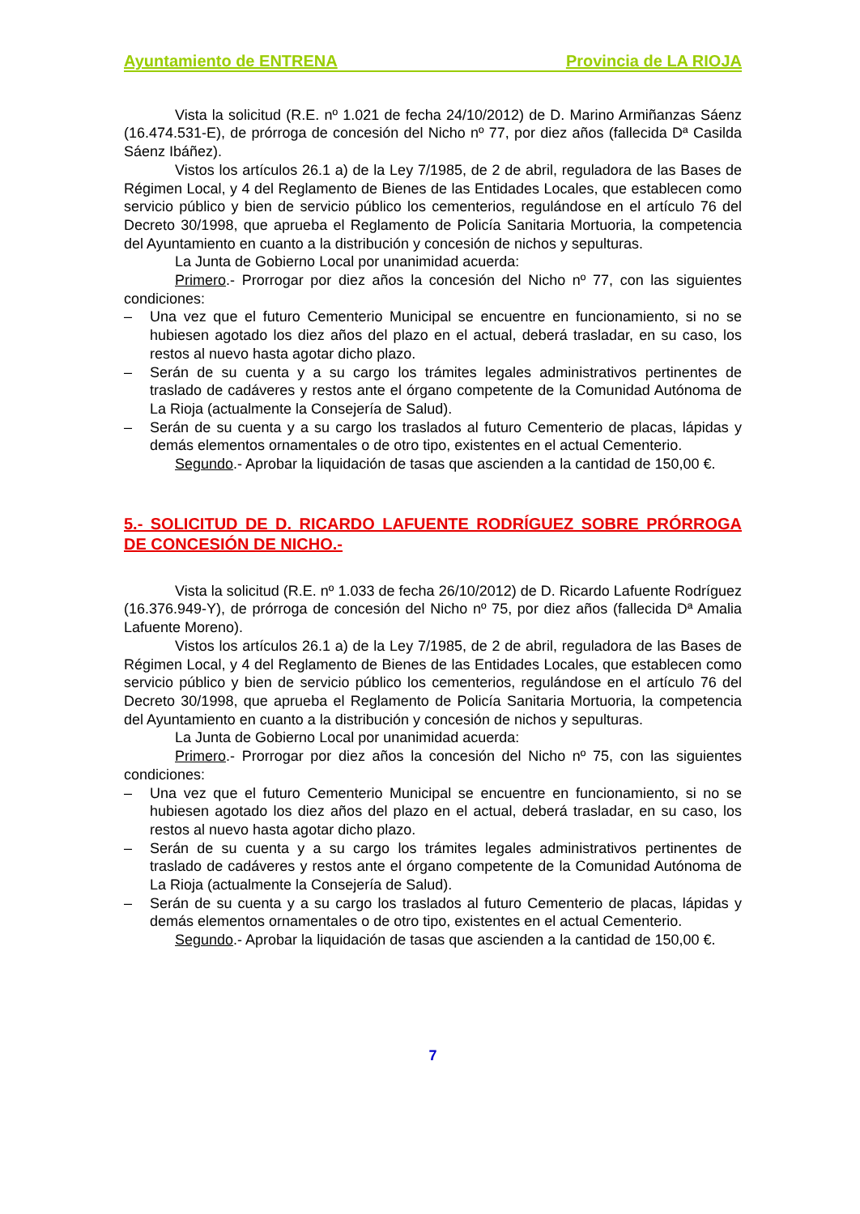Ayuntamiento de ENTRENA Provincia de LA RIOJA
Vista la solicitud (R.E. nº 1.021 de fecha 24/10/2012) de D. Marino Armiñanzas Sáenz (16.474.531-E), de prórroga de concesión del Nicho nº 77, por diez años (fallecida Dª Casilda Sáenz Ibáñez).
Vistos los artículos 26.1 a) de la Ley 7/1985, de 2 de abril, reguladora de las Bases de Régimen Local, y 4 del Reglamento de Bienes de las Entidades Locales, que establecen como servicio público y bien de servicio público los cementerios, regulándose en el artículo 76 del Decreto 30/1998, que aprueba el Reglamento de Policía Sanitaria Mortuoria, la competencia del Ayuntamiento en cuanto a la distribución y concesión de nichos y sepulturas.
La Junta de Gobierno Local por unanimidad acuerda:
Primero.- Prorrogar por diez años la concesión del Nicho nº 77, con las siguientes condiciones:
– Una vez que el futuro Cementerio Municipal se encuentre en funcionamiento, si no se hubiesen agotado los diez años del plazo en el actual, deberá trasladar, en su caso, los restos al nuevo hasta agotar dicho plazo.
– Serán de su cuenta y a su cargo los trámites legales administrativos pertinentes de traslado de cadáveres y restos ante el órgano competente de la Comunidad Autónoma de La Rioja (actualmente la Consejería de Salud).
– Serán de su cuenta y a su cargo los traslados al futuro Cementerio de placas, lápidas y demás elementos ornamentales o de otro tipo, existentes en el actual Cementerio.
Segundo.- Aprobar la liquidación de tasas que ascienden a la cantidad de 150,00 €.
5.- SOLICITUD DE D. RICARDO LAFUENTE RODRÍGUEZ SOBRE PRÓRROGA DE CONCESIÓN DE NICHO.-
Vista la solicitud (R.E. nº 1.033 de fecha 26/10/2012) de D. Ricardo Lafuente Rodríguez (16.376.949-Y), de prórroga de concesión del Nicho nº 75, por diez años (fallecida Dª Amalia Lafuente Moreno).
Vistos los artículos 26.1 a) de la Ley 7/1985, de 2 de abril, reguladora de las Bases de Régimen Local, y 4 del Reglamento de Bienes de las Entidades Locales, que establecen como servicio público y bien de servicio público los cementerios, regulándose en el artículo 76 del Decreto 30/1998, que aprueba el Reglamento de Policía Sanitaria Mortuoria, la competencia del Ayuntamiento en cuanto a la distribución y concesión de nichos y sepulturas.
La Junta de Gobierno Local por unanimidad acuerda:
Primero.- Prorrogar por diez años la concesión del Nicho nº 75, con las siguientes condiciones:
– Una vez que el futuro Cementerio Municipal se encuentre en funcionamiento, si no se hubiesen agotado los diez años del plazo en el actual, deberá trasladar, en su caso, los restos al nuevo hasta agotar dicho plazo.
– Serán de su cuenta y a su cargo los trámites legales administrativos pertinentes de traslado de cadáveres y restos ante el órgano competente de la Comunidad Autónoma de La Rioja (actualmente la Consejería de Salud).
– Serán de su cuenta y a su cargo los traslados al futuro Cementerio de placas, lápidas y demás elementos ornamentales o de otro tipo, existentes en el actual Cementerio.
Segundo.- Aprobar la liquidación de tasas que ascienden a la cantidad de 150,00 €.
7